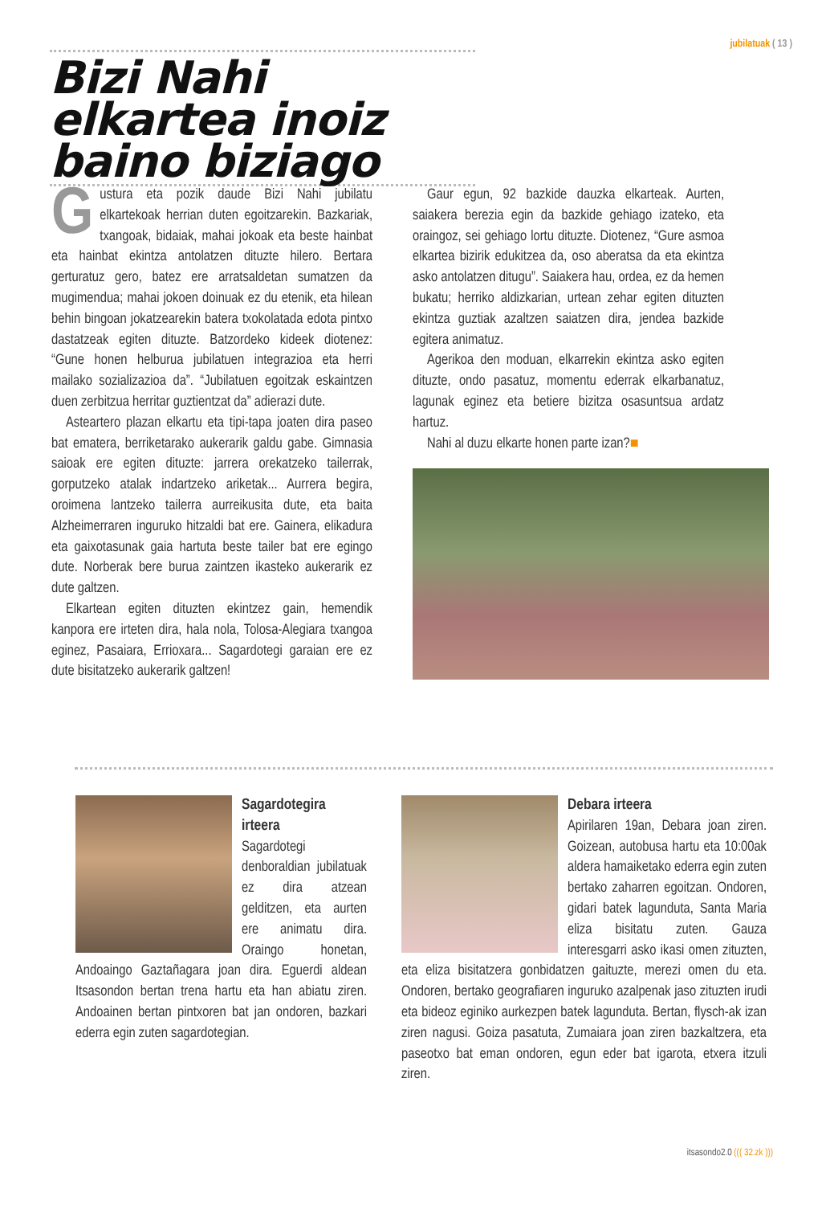jubilatuak ( 13 )
Bizi Nahi elkartea inoiz baino biziago
Gustura eta pozik daude Bizi Nahi jubilatu elkartekoak herrian duten egoitzarekin. Bazkariak, txangoak, bidaiak, mahai jokoak eta beste hainbat eta hainbat ekintza antolatzen dituzte hilero. Bertara gerturatuz gero, batez ere arratsaldetan sumatzen da mugimendua; mahai jokoen doinuak ez du etenik, eta hilean behin bingoan jokatzearekin batera txokolatada edota pintxo dastatzeak egiten dituzte. Batzordeko kideek diotenez: “Gune honen helburua jubilatuen integrazioa eta herri mailako sozializazioa da”. “Jubilatuen egoitzak eskaintzen duen zerbitzua herritar guztientzat da” adierazi dute.
Asteartero plazan elkartu eta tipi-tapa joaten dira paseo bat ematera, berriketarako aukerarik galdu gabe. Gimnasia saioak ere egiten dituzte: jarrera orekatzeko tailerrak, gorputzeko atalak indartzeko ariketak... Aurrera begira, oroimena lantzeko tailerra aurreikusita dute, eta baita Alzheimerraren inguruko hitzaldi bat ere. Gainera, elikadura eta gaixotasunak gaia hartuta beste tailer bat ere egingo dute. Norberak bere burua zaintzen ikasteko aukerarik ez dute galtzen.
Elkartean egiten dituzten ekintzez gain, hemendik kanpora ere irteten dira, hala nola, Tolosa-Alegiara txangoa eginez, Pasaiara, Errioxara... Sagardotegi garaian ere ez dute bisitatzeko aukerarik galtzen!
Gaur egun, 92 bazkide dauzka elkarteak. Aurten, saiakera berezia egin da bazkide gehiago izateko, eta oraingoz, sei gehiago lortu dituzte. Diotenez, “Gure asmoa elkartea bizirik edukitzea da, oso aberatsa da eta ekintza asko antolatzen ditugu”. Saiakera hau, ordea, ez da hemen bukatu; herriko aldizkarian, urtean zehar egiten dituzten ekintza guztiak azaltzen saiatzen dira, jendea bazkide egitera animatuz.
Agerikoa den moduan, elkarrekin ekintza asko egiten dituzte, ondo pasatuz, momentu ederrak elkarbanatuz, lagunak eginez eta betiere bizitza osasuntsua ardatz hartuz.
Nahi al duzu elkarte honen parte izan?■
Sagardotegira irteera
Sagardotegi denboraldian jubilatuak ez dira atzean gelditzen, eta aurten ere animatu dira. Oraingo honetan, Andoaingo Gaztañagara joan dira. Eguerdi aldean Itsasondon bertan trena hartu eta han abiatu ziren. Andoainen bertan pintxoren bat jan ondoren, bazkari ederra egin zuten sagardotegian.
Debara irteera
Apirilaren 19an, Debara joan ziren. Goizean, autobusa hartu eta 10:00ak aldera hamaiketako ederra egin zuten bertako zaharren egoitzan. Ondoren, gidari batek lagunduta, Santa Maria eliza bisitatu zuten. Gauza interesgarri asko ikasi omen zituzten, eta eliza bisitatzera gonbidatzen gaituzte, merezi omen du eta. Ondoren, bertako geografiaren inguruko azalpenak jaso zituzten irudi eta bideoz eginiko aurkezpen batek lagunduta. Bertan, flysch-ak izan ziren nagusi. Goiza pasatuta, Zumaiara joan ziren bazkaltzera, eta paseotxo bat eman ondoren, egun eder bat igarota, etxera itzuli ziren.
itsasondo2.0 ((( 32.zk )))